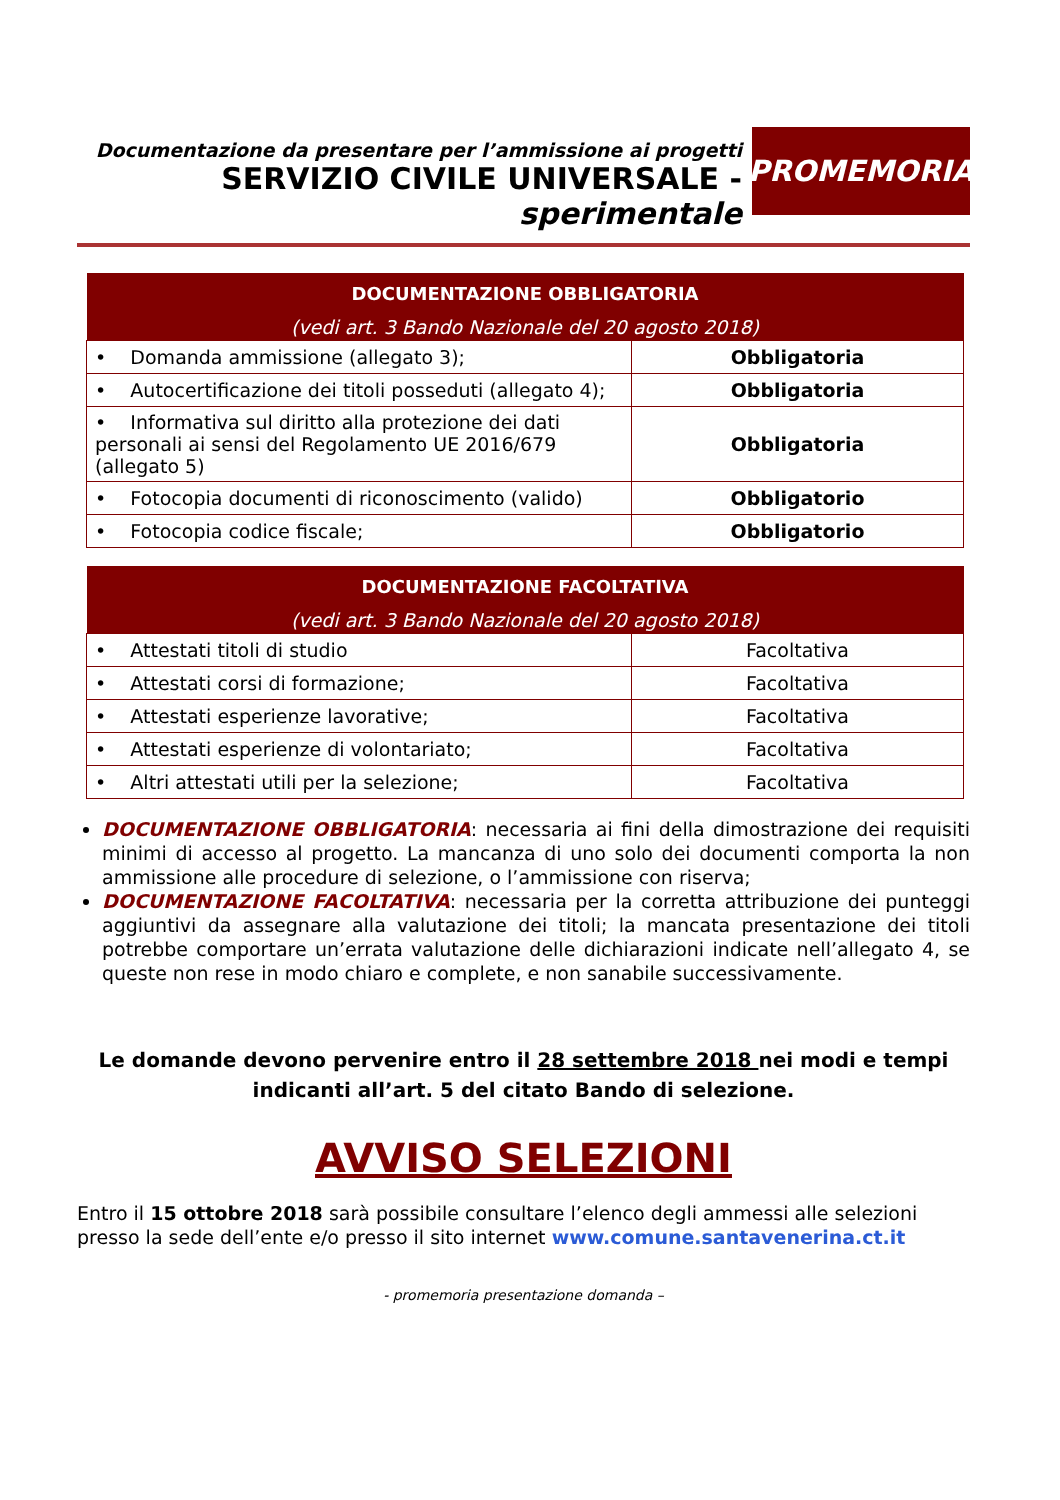Documentazione da presentare per l’ammissione ai progetti
SERVIZIO CIVILE UNIVERSALE - sperimentale
PROMEMORIA
| DOCUMENTAZIONE OBBLIGATORIA (vedi art. 3 Bando Nazionale del 20 agosto 2018) | |
| --- | --- |
| • Domanda ammissione (allegato 3); | Obbligatoria |
| • Autocertificazione dei titoli posseduti (allegato 4); | Obbligatoria |
| • Informativa sul diritto alla protezione dei dati personali ai sensi del Regolamento UE 2016/679 (allegato 5) | Obbligatoria |
| • Fotocopia documenti di riconoscimento (valido) | Obbligatorio |
| • Fotocopia codice fiscale; | Obbligatorio |
| DOCUMENTAZIONE FACOLTATIVA (vedi art. 3 Bando Nazionale del 20 agosto 2018) | |
| --- | --- |
| • Attestati titoli di studio | Facoltativa |
| • Attestati corsi di formazione; | Facoltativa |
| • Attestati esperienze lavorative; | Facoltativa |
| • Attestati esperienze di volontariato; | Facoltativa |
| • Altri attestati utili per la selezione; | Facoltativa |
DOCUMENTAZIONE OBBLIGATORIA: necessaria ai fini della dimostrazione dei requisiti minimi di accesso al progetto. La mancanza di uno solo dei documenti comporta la non ammissione alle procedure di selezione, o l’ammissione con riserva;
DOCUMENTAZIONE FACOLTATIVA: necessaria per la corretta attribuzione dei punteggi aggiuntivi da assegnare alla valutazione dei titoli; la mancata presentazione dei titoli potrebbe comportare un’errata valutazione delle dichiarazioni indicate nell’allegato 4, se queste non rese in modo chiaro e complete, e non sanabile successivamente.
Le domande devono pervenire entro il 28 settembre 2018 nei modi e tempi indicanti all’art. 5 del citato Bando di selezione.
AVVISO SELEZIONI
Entro il 15 ottobre 2018 sarà possibile consultare l’elenco degli ammessi alle selezioni presso la sede dell’ente e/o presso il sito internet www.comune.santavenerina.ct.it
- promemoria presentazione domanda –